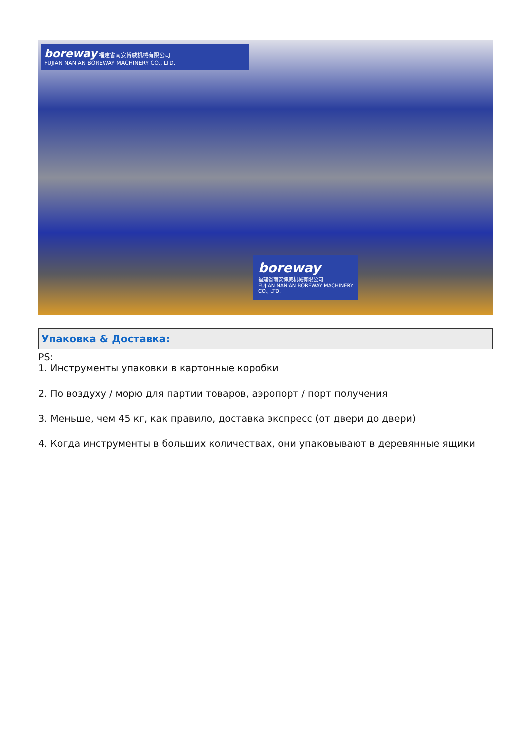boreway 福建省南安博威机械有限公司
FUJIAN NAN'AN BOREWAY MACHINERY CO., LTD.
boreway
福建省南安博威机械有限公司
FUJIAN NAN'AN BOREWAY MACHINERY CO., LTD.
Упаковка & Доставка:
PS:
1. Инструменты упаковки в картонные коробки
2. По воздуху / морю для партии товаров, аэропорт / порт получения
3. Меньше, чем 45 кг, как правило, доставка экспресс (от двери до двери)
4. Когда инструменты в больших количествах, они упаковывают в деревянные ящики